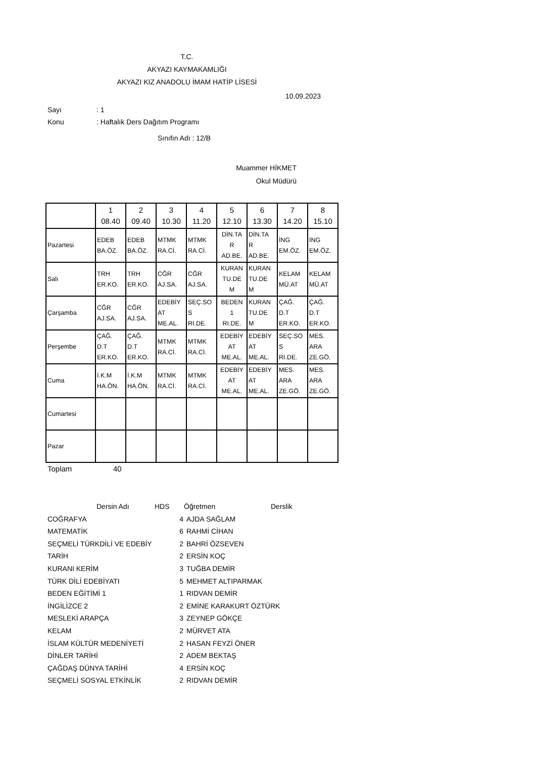T.C.
AKYAZI KAYMAKAMLIĞI
AKYAZI KIZ ANADOLU İMAM HATİP LİSESİ
10.09.2023
Sayı: 1
Konu: Haftalık Ders Dağıtım Programı
Sınıfın Adı : 12/B
Muammer HİKMET
Okul Müdürü
| | 1 08.40 | 2 09.40 | 3 10.30 | 4 11.20 | 5 12.10 | 6 13.30 | 7 14.20 | 8 15.10 |
| --- | --- | --- | --- | --- | --- | --- | --- | --- |
| Pazartesi | EDEB BA.ÖZ. | EDEB BA.ÖZ. | MTMK RA.Cİ. | MTMK RA.Cİ. | DİN.TA R AD.BE. | DİN.TA R AD.BE. | İNG EM.ÖZ. | İNG EM.ÖZ. |
| Salı | TRH ER.KO. | TRH ER.KO. | CĞR AJ.SA. | CĞR AJ.SA. | KURAN TU.DE M | KURAN TU.DE M | KELAM MÜ.AT | KELAM MÜ.AT |
| Çarşamba | CĞR AJ.SA. | CĞR AJ.SA. | EDEBİY AT ME.AL. | SEÇ.SO S RI.DE. | BEDEN 1 RI.DE. | KURAN TU.DE M | ÇAĞ. D.T ER.KO. | ÇAĞ. D.T ER.KO. |
| Perşembe | ÇAĞ. D.T ER.KO. | ÇAĞ. D.T ER.KO. | MTMK RA.Cİ. | MTMK RA.Cİ. | EDEBİY AT ME.AL. | EDEBİY AT ME.AL. | SEÇ.SO S RI.DE. | MES. ARA ZE.GÖ. |
| Cuma | İ.K.M HA.ÖN. | İ.K.M HA.ÖN. | MTMK RA.Cİ. | MTMK RA.Cİ. | EDEBİY AT ME.AL. | EDEBİY AT ME.AL. | MES. ARA ZE.GÖ. | MES. ARA ZE.GÖ. |
| Cumartesi | | | | | | | | |
| Pazar | | | | | | | | |
Toplam 40
Dersin Adı HDS Öğretmen Derslik
COĞRAFYA 4 AJDA SAĞLAM
MATEMATİK 6 RAHMİ CİHAN
SEÇMELİ TÜRKDİLİ VE EDEBİY 2 BAHRİ ÖZSEVEN
TARİH 2 ERSİN KOÇ
KURANI KERİM 3 TUĞBA DEMİR
TÜRK DİLİ EDEBİYATI 5 MEHMET ALTIPARMAK
BEDEN EĞİTİMİ 1 1 RIDVAN DEMİR
İNGİLİZCE 2 2 EMİNE KARAKURT ÖZTÜRK
MESLEKİ ARAPÇA 3 ZEYNEP GÖKÇE
KELAM 2 MÜRVET ATA
İSLAM KÜLTÜR MEDENİYETİ 2 HASAN FEYZİ ÖNER
DİNLER TARİHİ 2 ADEM BEKTAŞ
ÇAĞDAŞ DÜNYA TARİHİ 4 ERSİN KOÇ
SEÇMELİ SOSYAL ETKİNLİK 2 RIDVAN DEMİR